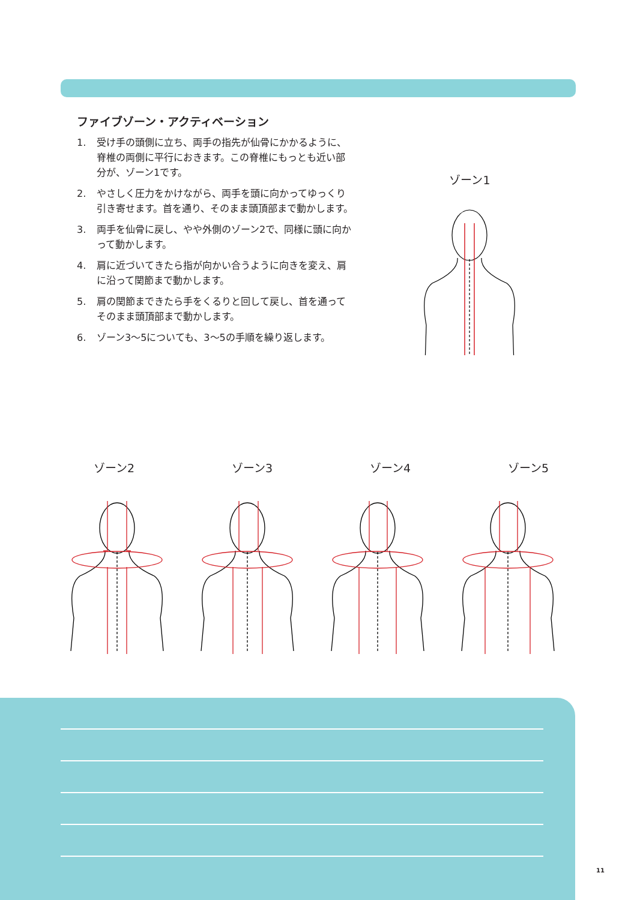ファイブゾーン・アクティベーション
1. 受け手の頭側に立ち、両手の指先が仙骨にかかるように、脊椎の両側に平行におきます。この脊椎にもっとも近い部分が、ゾーン1です。
2. やさしく圧力をかけながら、両手を頭に向かってゆっくり引き寄せます。首を通り、そのまま頭頂部まで動かします。
3. 両手を仙骨に戻し、やや外側のゾーン2で、同様に頭に向かって動かします。
4. 肩に近づいてきたら指が向かい合うように向きを変え、肩に沿って関節まで動かします。
5. 肩の関節まできたら手をくるりと回して戻し、首を通ってそのまま頭頂部まで動かします。
6. ゾーン3〜5についても、3〜5の手順を繰り返します。
ゾーン1
ゾーン2 ゾーン3 ゾーン4 ゾーン5
11